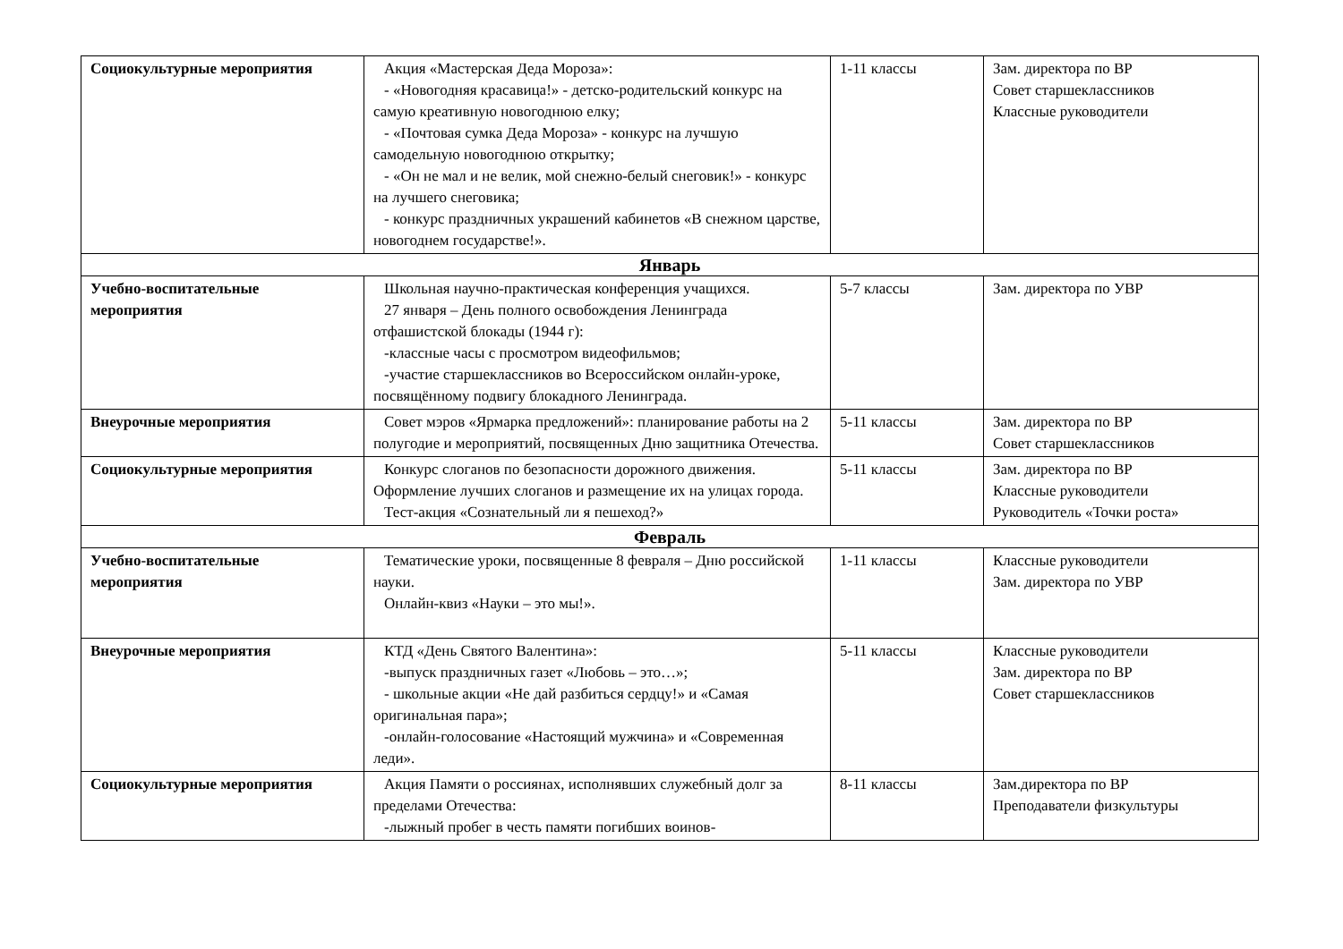| Социокультурные мероприятия | Акция «Мастерская Деда Мороза»: - «Новогодняя красавица!» - детско-родительский конкурс на самую креативную новогоднюю елку; - «Почтовая сумка Деда Мороза» - конкурс на лучшую самодельную новогоднюю открытку; - «Он не мал и не велик, мой снежно-белый снеговик!» - конкурс на лучшего снеговика; - конкурс праздничных украшений кабинетов «В снежном царстве, новогоднем государстве!». | 1-11 классы | Зам. директора по ВР Совет старшеклассников Классные руководители |
| Январь | | | |
| Учебно-воспитательные мероприятия | Школьная научно-практическая конференция учащихся. 27 января – День полного освобождения Ленинграда отфашистской блокады (1944 г): -классные часы с просмотром видеофильмов; -участие старшеклассников во Всероссийском онлайн-уроке, посвящённому подвигу блокадного Ленинграда. | 5-7 классы | Зам. директора по УВР |
| Внеурочные мероприятия | Совет мэров «Ярмарка предложений»: планирование работы на 2 полугодие и мероприятий, посвященных Дню защитника Отечества. | 5-11 классы | Зам. директора по ВР Совет старшеклассников |
| Социокультурные мероприятия | Конкурс слоганов по безопасности дорожного движения. Оформление лучших слоганов и размещение их на улицах города. Тест-акция «Сознательный ли я пешеход?» | 5-11 классы | Зам. директора по ВР Классные руководители Руководитель «Точки роста» |
| Февраль | | | |
| Учебно-воспитательные мероприятия | Тематические уроки, посвященные 8 февраля – Дню российской науки. Онлайн-квиз «Науки – это мы!». | 1-11 классы | Классные руководители Зам. директора по УВР |
| Внеурочные мероприятия | КТД «День Святого Валентина»: -выпуск праздничных газет «Любовь – это…»; - школьные акции «Не дай разбиться сердцу!» и «Самая оригинальная пара»; -онлайн-голосование «Настоящий мужчина» и «Современная леди». | 5-11 классы | Классные руководители Зам. директора по ВР Совет старшеклассников |
| Социокультурные мероприятия | Акция Памяти о россиянах, исполнявших служебный долг за пределами Отечества: -лыжный пробег в честь памяти погибших воинов- | 8-11 классы | Зам.директора по ВР Преподаватели физкультуры |